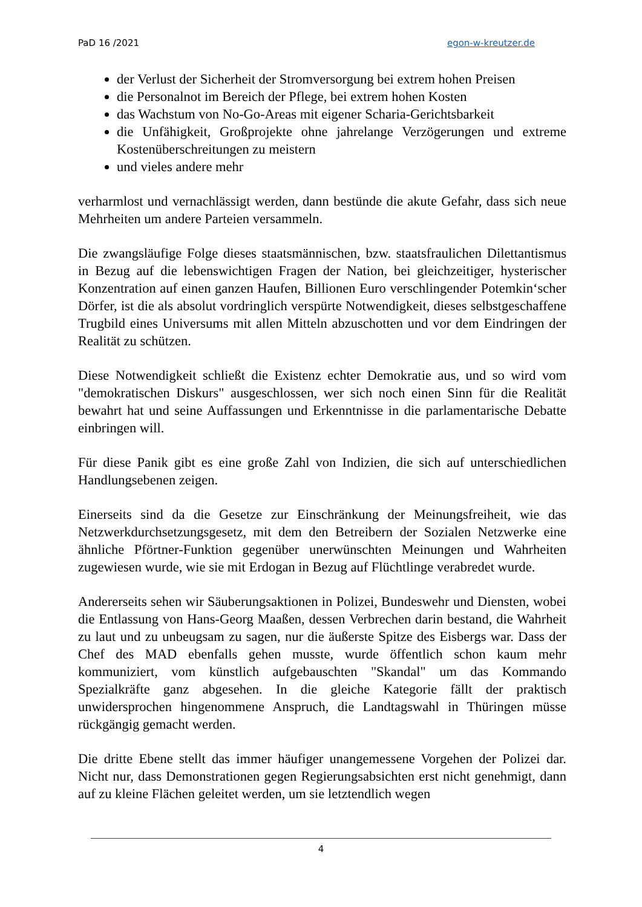PaD 16 /2021 egon-w-kreutzer.de
der Verlust der Sicherheit der Stromversorgung bei extrem hohen Preisen
die Personalnot im Bereich der Pflege, bei extrem hohen Kosten
das Wachstum von No-Go-Areas mit eigener Scharia-Gerichtsbarkeit
die Unfähigkeit, Großprojekte ohne jahrelange Verzögerungen und extreme Kostenüberschreitungen zu meistern
und vieles andere mehr
verharmlost und vernachlässigt werden, dann bestünde die akute Gefahr, dass sich neue Mehrheiten um andere Parteien versammeln.
Die zwangsläufige Folge dieses staatsmännischen, bzw. staatsfraulichen Dilettantismus in Bezug auf die lebenswichtigen Fragen der Nation, bei gleichzeitiger, hysterischer Konzentration auf einen ganzen Haufen, Billionen Euro verschlingender Potemkin‘scher Dörfer, ist die als absolut vordringlich verspürte Notwendigkeit, dieses selbstgeschaffene Trugbild eines Universums mit allen Mitteln abzuschotten und vor dem Eindringen der Realität zu schützen.
Diese Notwendigkeit schließt die Existenz echter Demokratie aus, und so wird vom "demokratischen Diskurs" ausgeschlossen, wer sich noch einen Sinn für die Realität bewahrt hat und seine Auffassungen und Erkenntnisse in die parlamentarische Debatte einbringen will.
Für diese Panik gibt es eine große Zahl von Indizien, die sich auf unterschiedlichen Handlungsebenen zeigen.
Einerseits sind da die Gesetze zur Einschränkung der Meinungsfreiheit, wie das Netzwerkdurchsetzungsgesetz, mit dem den Betreibern der Sozialen Netzwerke eine ähnliche Pförtner-Funktion gegenüber unerwünschten Meinungen und Wahrheiten zugewiesen wurde, wie sie mit Erdogan in Bezug auf Flüchtlinge verabredet wurde.
Andererseits sehen wir Säuberungsaktionen in Polizei, Bundeswehr und Diensten, wobei die Entlassung von Hans-Georg Maaßen, dessen Verbrechen darin bestand, die Wahrheit zu laut und zu unbeugsam zu sagen, nur die äußerste Spitze des Eisbergs war. Dass der Chef des MAD ebenfalls gehen musste, wurde öffentlich schon kaum mehr kommuniziert, vom künstlich aufgebauschten "Skandal" um das Kommando Spezialkräfte ganz abgesehen. In die gleiche Kategorie fällt der praktisch unwidersprochen hingenommene Anspruch, die Landtagswahl in Thüringen müsse rückgängig gemacht werden.
Die dritte Ebene stellt das immer häufiger unangemessene Vorgehen der Polizei dar. Nicht nur, dass Demonstrationen gegen Regierungsabsichten erst nicht genehmigt, dann auf zu kleine Flächen geleitet werden, um sie letztendlich wegen
4